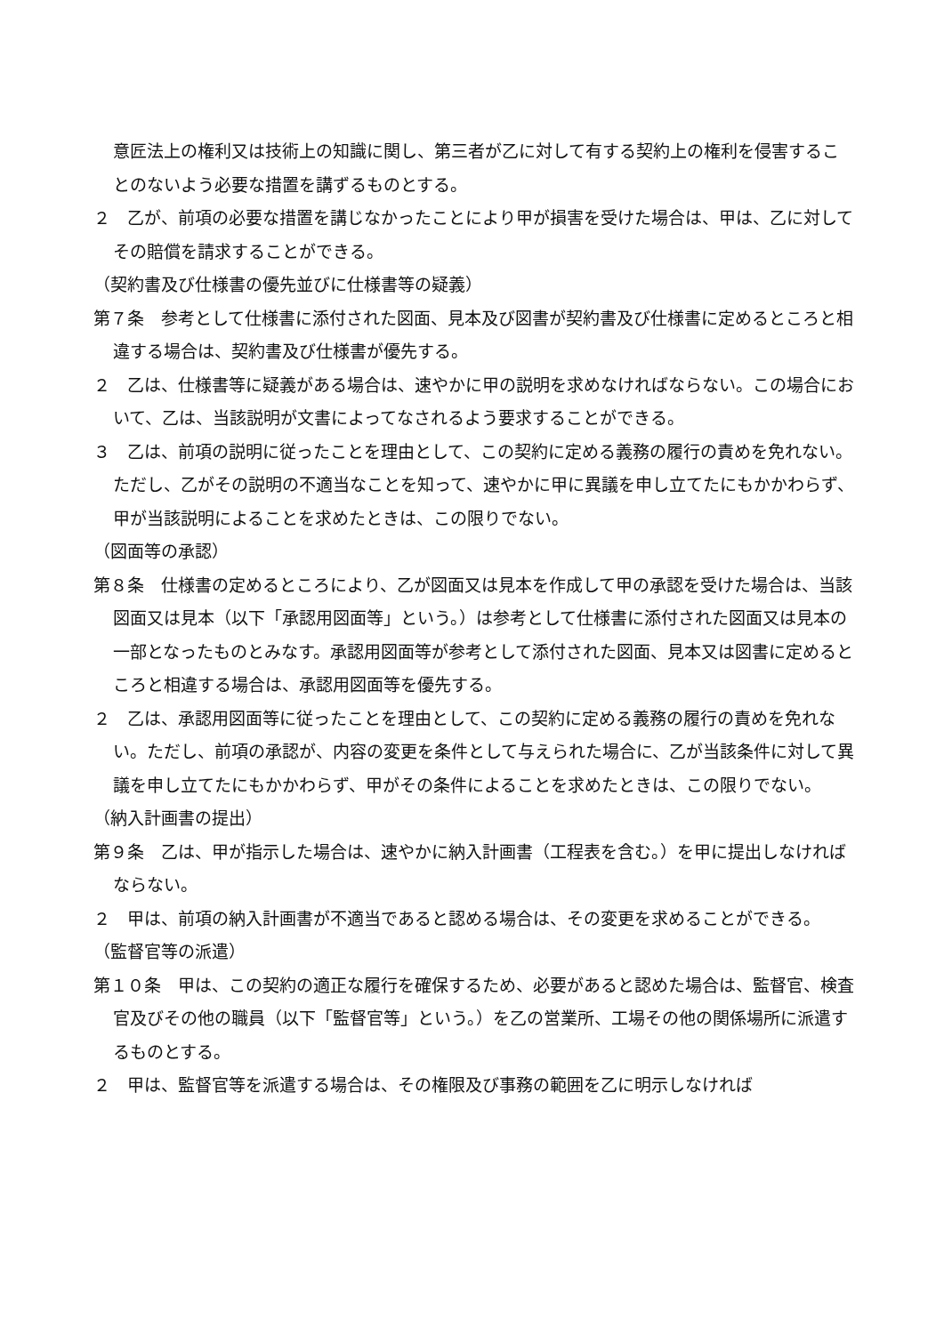意匠法上の権利又は技術上の知識に関し、第三者が乙に対して有する契約上の権利を侵害することのないよう必要な措置を講ずるものとする。
２　乙が、前項の必要な措置を講じなかったことにより甲が損害を受けた場合は、甲は、乙に対してその賠償を請求することができる。
（契約書及び仕様書の優先並びに仕様書等の疑義）
第７条　参考として仕様書に添付された図面、見本及び図書が契約書及び仕様書に定めるところと相違する場合は、契約書及び仕様書が優先する。
２　乙は、仕様書等に疑義がある場合は、速やかに甲の説明を求めなければならない。この場合において、乙は、当該説明が文書によってなされるよう要求することができる。
３　乙は、前項の説明に従ったことを理由として、この契約に定める義務の履行の責めを免れない。ただし、乙がその説明の不適当なことを知って、速やかに甲に異議を申し立てたにもかかわらず、甲が当該説明によることを求めたときは、この限りでない。
（図面等の承認）
第８条　仕様書の定めるところにより、乙が図面又は見本を作成して甲の承認を受けた場合は、当該図面又は見本（以下「承認用図面等」という。）は参考として仕様書に添付された図面又は見本の一部となったものとみなす。承認用図面等が参考として添付された図面、見本又は図書に定めるところと相違する場合は、承認用図面等を優先する。
２　乙は、承認用図面等に従ったことを理由として、この契約に定める義務の履行の責めを免れない。ただし、前項の承認が、内容の変更を条件として与えられた場合に、乙が当該条件に対して異議を申し立てたにもかかわらず、甲がその条件によることを求めたときは、この限りでない。
（納入計画書の提出）
第９条　乙は、甲が指示した場合は、速やかに納入計画書（工程表を含む。）を甲に提出しなければならない。
２　甲は、前項の納入計画書が不適当であると認める場合は、その変更を求めることができる。
（監督官等の派遣）
第１０条　甲は、この契約の適正な履行を確保するため、必要があると認めた場合は、監督官、検査官及びその他の職員（以下「監督官等」という。）を乙の営業所、工場その他の関係場所に派遣するものとする。
２　甲は、監督官等を派遣する場合は、その権限及び事務の範囲を乙に明示しなければ